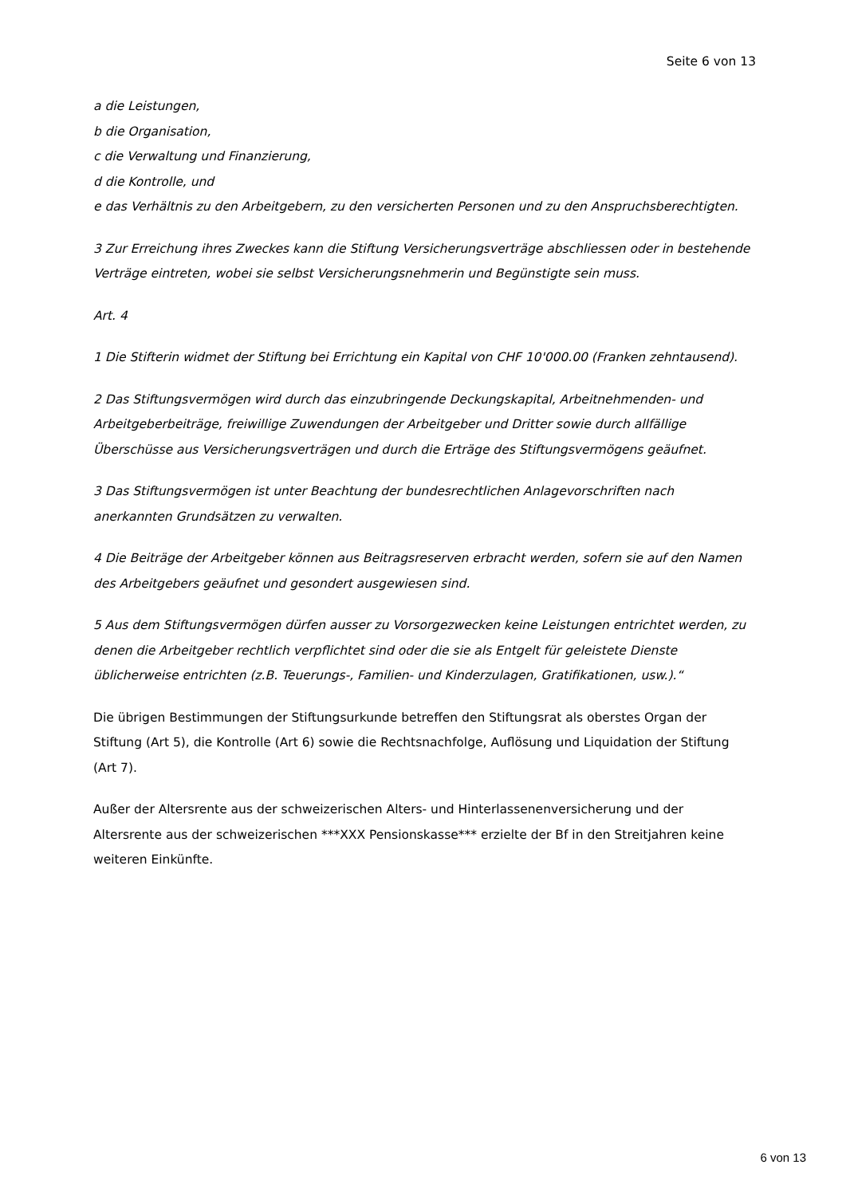Seite 6 von 13
a die Leistungen,
b die Organisation,
c die Verwaltung und Finanzierung,
d die Kontrolle, und
e das Verhältnis zu den Arbeitgebern, zu den versicherten Personen und zu den Anspruchsberechtigten.
3 Zur Erreichung ihres Zweckes kann die Stiftung Versicherungsverträge abschliessen oder in bestehende Verträge eintreten, wobei sie selbst Versicherungsnehmerin und Begünstigte sein muss.
Art. 4
1 Die Stifterin widmet der Stiftung bei Errichtung ein Kapital von CHF 10'000.00 (Franken zehntausend).
2 Das Stiftungsvermögen wird durch das einzubringende Deckungskapital, Arbeitnehmenden- und Arbeitgeberbeiträge, freiwillige Zuwendungen der Arbeitgeber und Dritter sowie durch allfällige Überschüsse aus Versicherungsverträgen und durch die Erträge des Stiftungsvermögens geäufnet.
3 Das Stiftungsvermögen ist unter Beachtung der bundesrechtlichen Anlagevorschriften nach anerkannten Grundsätzen zu verwalten.
4 Die Beiträge der Arbeitgeber können aus Beitragsreserven erbracht werden, sofern sie auf den Namen des Arbeitgebers geäufnet und gesondert ausgewiesen sind.
5 Aus dem Stiftungsvermögen dürfen ausser zu Vorsorgezwecken keine Leistungen entrichtet werden, zu denen die Arbeitgeber rechtlich verpflichtet sind oder die sie als Entgelt für geleistete Dienste üblicherweise entrichten (z.B. Teuerungs-, Familien- und Kinderzulagen, Gratifikationen, usw.).“
Die übrigen Bestimmungen der Stiftungsurkunde betreffen den Stiftungsrat als oberstes Organ der Stiftung (Art 5), die Kontrolle (Art 6) sowie die Rechtsnachfolge, Auflösung und Liquidation der Stiftung (Art 7).
Außer der Altersrente aus der schweizerischen Alters- und Hinterlassenenversicherung und der Altersrente aus der schweizerischen ***XXX Pensionskasse*** erzielte der Bf in den Streitjahren keine weiteren Einkünfte.
6 von 13